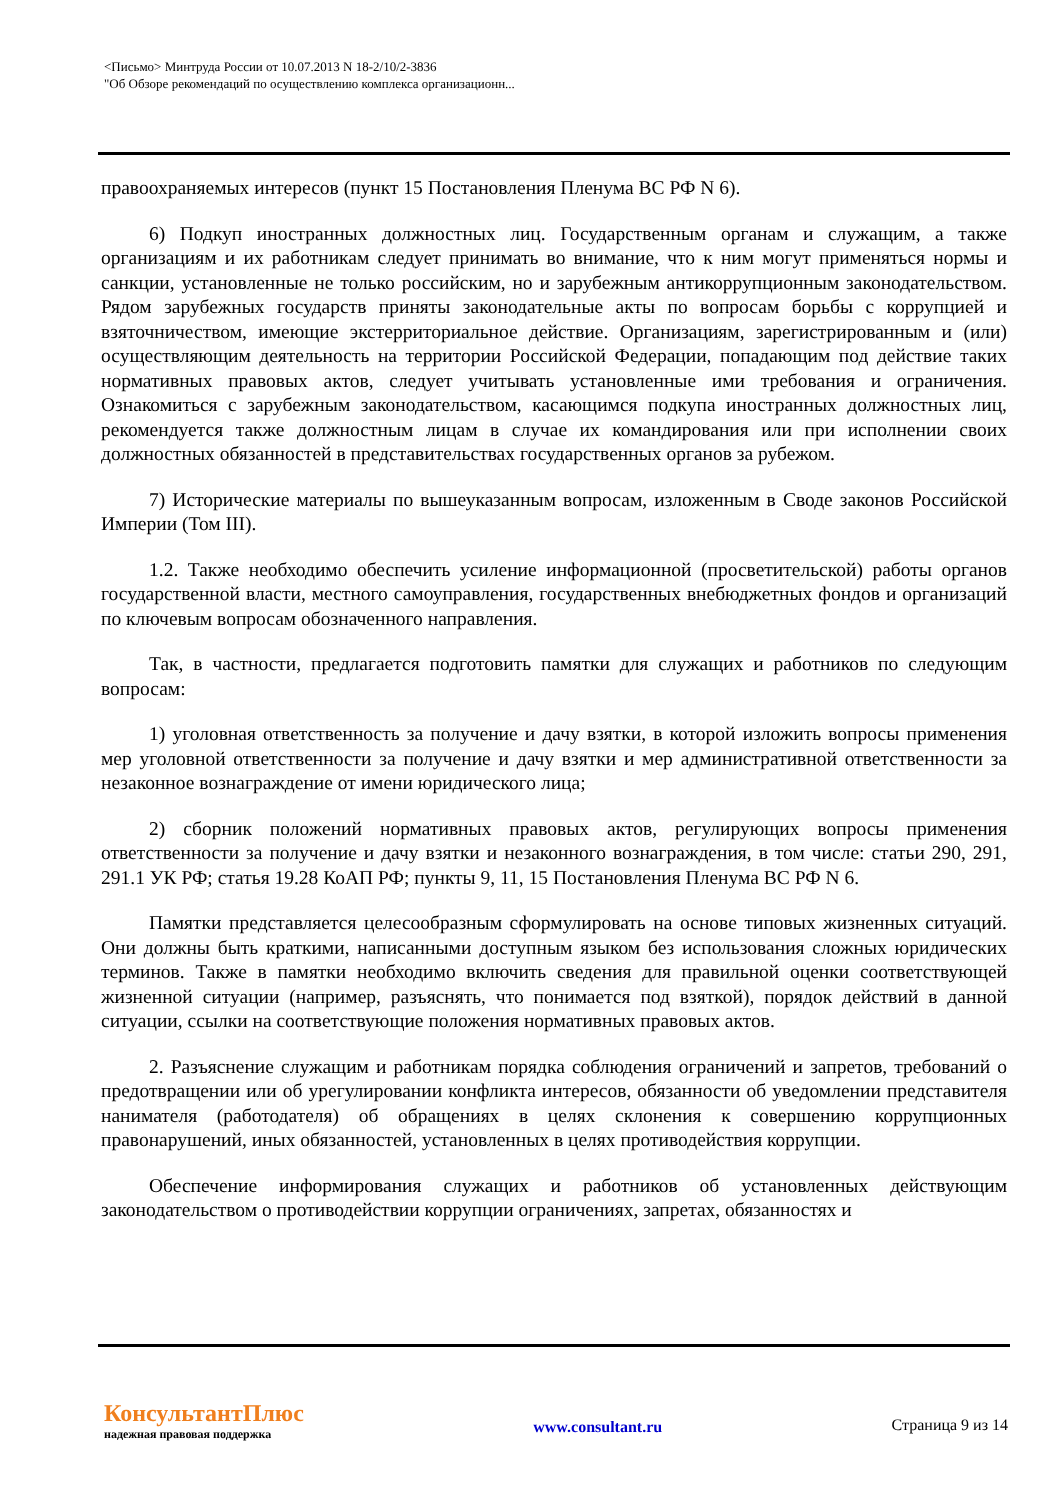<Письмо> Минтруда России от 10.07.2013 N 18-2/10/2-3836
"Об Обзоре рекомендаций по осуществлению комплекса организационн...
правоохраняемых интересов (пункт 15 Постановления Пленума ВС РФ N 6).
6) Подкуп иностранных должностных лиц. Государственным органам и служащим, а также организациям и их работникам следует принимать во внимание, что к ним могут применяться нормы и санкции, установленные не только российским, но и зарубежным антикоррупционным законодательством. Рядом зарубежных государств приняты законодательные акты по вопросам борьбы с коррупцией и взяточничеством, имеющие экстерриториальное действие. Организациям, зарегистрированным и (или) осуществляющим деятельность на территории Российской Федерации, попадающим под действие таких нормативных правовых актов, следует учитывать установленные ими требования и ограничения. Ознакомиться с зарубежным законодательством, касающимся подкупа иностранных должностных лиц, рекомендуется также должностным лицам в случае их командирования или при исполнении своих должностных обязанностей в представительствах государственных органов за рубежом.
7) Исторические материалы по вышеуказанным вопросам, изложенным в Своде законов Российской Империи (Том III).
1.2. Также необходимо обеспечить усиление информационной (просветительской) работы органов государственной власти, местного самоуправления, государственных внебюджетных фондов и организаций по ключевым вопросам обозначенного направления.
Так, в частности, предлагается подготовить памятки для служащих и работников по следующим вопросам:
1) уголовная ответственность за получение и дачу взятки, в которой изложить вопросы применения мер уголовной ответственности за получение и дачу взятки и мер административной ответственности за незаконное вознаграждение от имени юридического лица;
2) сборник положений нормативных правовых актов, регулирующих вопросы применения ответственности за получение и дачу взятки и незаконного вознаграждения, в том числе: статьи 290, 291, 291.1 УК РФ; статья 19.28 КоАП РФ; пункты 9, 11, 15 Постановления Пленума ВС РФ N 6.
Памятки представляется целесообразным сформулировать на основе типовых жизненных ситуаций. Они должны быть краткими, написанными доступным языком без использования сложных юридических терминов. Также в памятки необходимо включить сведения для правильной оценки соответствующей жизненной ситуации (например, разъяснять, что понимается под взяткой), порядок действий в данной ситуации, ссылки на соответствующие положения нормативных правовых актов.
2. Разъяснение служащим и работникам порядка соблюдения ограничений и запретов, требований о предотвращении или об урегулировании конфликта интересов, обязанности об уведомлении представителя нанимателя (работодателя) об обращениях в целях склонения к совершению коррупционных правонарушений, иных обязанностей, установленных в целях противодействия коррупции.
Обеспечение информирования служащих и работников об установленных действующим законодательством о противодействии коррупции ограничениях, запретах, обязанностях и
КонсультантПлюс
надежная правовая поддержка
www.consultant.ru Страница 9 из 14